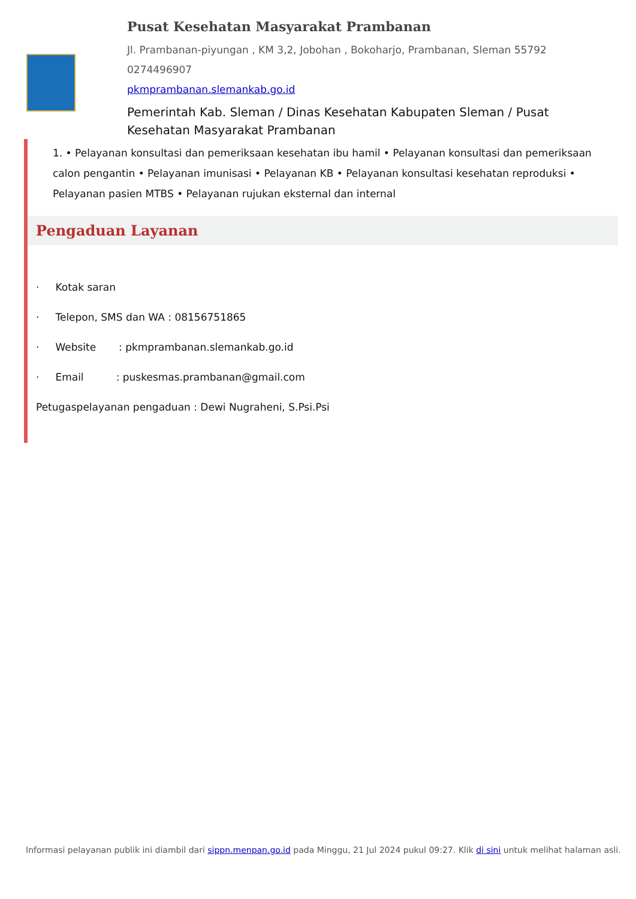Pusat Kesehatan Masyarakat Prambanan
Jl. Prambanan-piyungan , KM 3,2, Jobohan , Bokoharjo, Prambanan, Sleman 55792
0274496907
pkmprambanan.slemankab.go.id
Pemerintah Kab. Sleman / Dinas Kesehatan Kabupaten Sleman / Pusat Kesehatan Masyarakat Prambanan
1. • Pelayanan konsultasi dan pemeriksaan kesehatan ibu hamil • Pelayanan konsultasi dan pemeriksaan calon pengantin • Pelayanan imunisasi • Pelayanan KB • Pelayanan konsultasi kesehatan reproduksi • Pelayanan pasien MTBS • Pelayanan rujukan eksternal dan internal
Pengaduan Layanan
· Kotak saran
· Telepon, SMS dan WA : 08156751865
· Website : pkmprambanan.slemankab.go.id
· Email : puskesmas.prambanan@gmail.com
Petugaspelayanan pengaduan : Dewi Nugraheni, S.Psi.Psi
Informasi pelayanan publik ini diambil dari sippn.menpan.go.id pada Minggu, 21 Jul 2024 pukul 09:27. Klik di sini untuk melihat halaman asli.